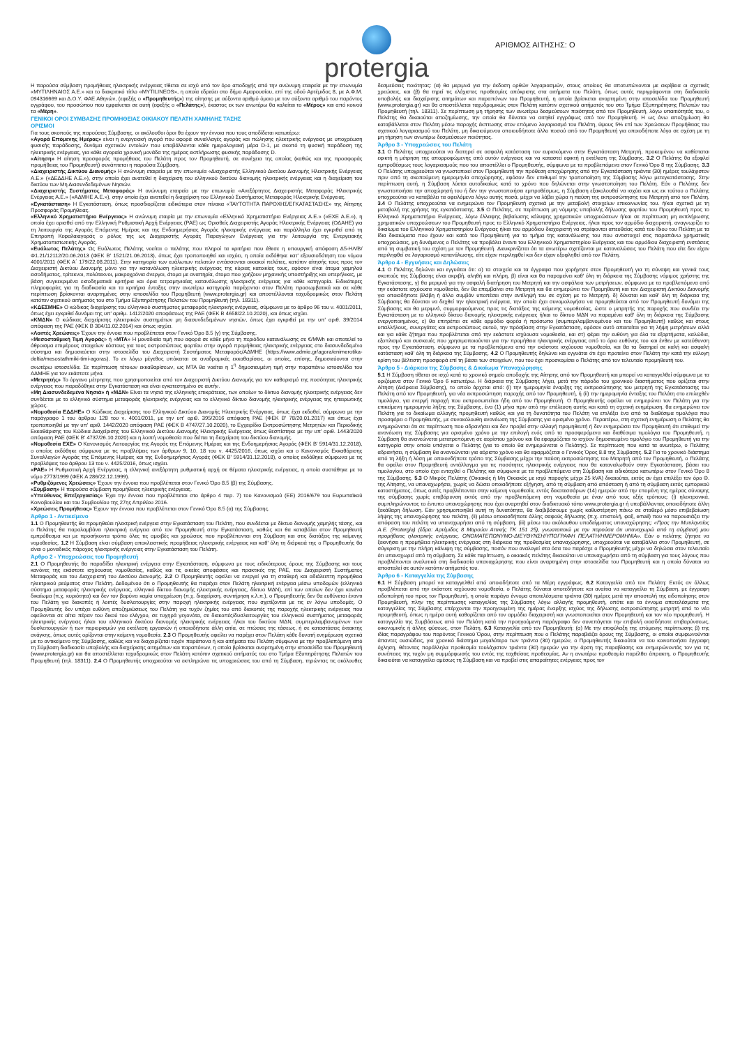protergia
ΑΡΙΘΜΟΣ ΑΙΤΗΣΗΣ: O
Η παρούσα σύμβαση προμήθειας ηλεκτρικής ενέργειας τίθεται σε ισχύ υπό τον όρο αποδοχής από την ανώνυμη εταιρεία με την επωνυμία «ΜΥΤΙΛΗΝΑΙΟΣ Α.Ε.» και το διακριτικό τίτλο «MYTILINEOS», η οποία εδρεύει στο δήμο Αμαρουσίου, επί της οδού Αρτέμιδος 8, με Α.Φ.Μ. 094316669 και Δ.Ο.Υ. ΦΑΕ Αθηνών, (εφεξής ο «Προμηθευτής») της αίτησης με αύξοντα αριθμό όμοιο με τον αύξοντα αριθμό του παρόντος εγγράφου, του προσώπου που εμφαίνεται σε αυτή (εφεξής ο «Πελάτης»), έκαστος εκ των ανωτέρω θα καλείται το «Μέρος» και από κοινού τα «Μέρη».
ΓΕΝΙΚΟΙ ΟΡΟΙ ΣΥΜΒΑΣΗΣ ΠΡΟΜΗΘΕΙΑΣ ΟΙΚΙΑΚΟΥ ΠΕΛΑΤΗ ΧΑΜΗΛΗΣ ΤΑΣΗΣ
ΟΡΙΣΜΟΙ
Για τους σκοπούς της παρούσας Σύμβασης, οι ακόλουθοι όροι θα έχουν την έννοια που τους αποδίδεται κατωτέρω:
«Αγορά Επόμενης Ημέρας» είναι η ενεργειακή αγορά που αφορά συναλλαγές αγοράς και πώλησης ηλεκτρικής ενέργειας με υποχρέωση φυσικής παράδοσης, δυνάμει σχετικών εντολών που υποβάλλονται κάθε ημερολογιακή μέρα D-1, με σκοπό τη φυσική παράδοση της ηλεκτρικής ενέργειας, για κάθε αγοραία χρονική μονάδα της ημέρας εκπλήρωσης φυσικής παράδοσης D.
«Αίτηση» Η αίτηση προσφοράς προμήθειας του Πελάτη προς τον Προμηθευτή, σε συνέχεια της οποίας (καθώς και της προσφοράς προμήθειας του Προμηθευτή) συνάπτεται η παρούσα Σύμβαση.
«Διαχειριστής Δικτύου Διανομής» Η ανώνυμη εταιρεία με την επωνυμία «Διαχειριστής Ελληνικού Δικτύου Διανομής Ηλεκτρικής Ενέργειας Α.Ε.» («ΔΕΔΔΗΕ Α.Ε.»), στην οποία έχει ανατεθεί η διαχείριση του ελληνικού δικτύου διανομής ηλεκτρικής ενέργειας και η διαχείριση του δικτύου των Μη Διασυνδεδεμένων Νησιών.
«Διαχειριστής Συστήματος Μεταφοράς» Η ανώνυμη εταιρεία με την επωνυμία «Ανεξάρτητος Διαχειριστής Μεταφοράς Ηλεκτρικής Ενέργειας Α.Ε.» («ΑΔΜΗΕ Α.Ε.»), στην οποία έχει ανατεθεί η διαχείριση του Ελληνικού Συστήματος Μεταφοράς Ηλεκτρικής Ενέργειας.
«Εγκατάσταση» Η Εγκατάσταση, όπως προσδιορίζεται ειδικότερα στον πίνακα «ΤΑΥΤΟΤΗΤΑ ΠΑΡΟΧΗΣ/ΕΓΚΑΤΑΣΤΑΣΗΣ» της Αίτησης Προσφοράς Προμήθειας.
«Ελληνικό Χρηματιστήριο Ενέργειας» Η ανώνυμη εταιρία με την επωνυμία «Ελληνικό Χρηματιστήριο Ενέργειας Α.Ε.» («ΕΧΕ Α.Ε.»), η οποία έχει ορισθεί από την Ελληνική Ρυθμιστική Αρχή Ενέργειας (ΡΑΕ) ως Ορισθείς Διαχειριστής Αγοράς Ηλεκτρικής Ενέργειας (ΟΔΑΗΕ) για τη λειτουργία της Αγοράς Επόμενης Ημέρας και της Ενδοημερήσιας Αγοράς ηλεκτρικής ενέργειας και παράλληλα έχει εγκριθεί από τη Επιτροπή Κεφαλαιαγοράς ο ρόλος της ως Διαχειριστής Αγοράς Παραγώγων Ενέργειας για την λειτουργία της Ενεργειακής Χρηματοπιστωτικής Αγοράς.
«Ευάλωτος Πελάτης» Ως Ευάλωτος Πελάτης νοείται ο πελάτης που πληροί τα κριτήρια που έθεσε η υπουργική απόφαση Δ5-ΗΛ/Β/Φ1.21/12112/20.06.2013 (ΦΕΚ Β' 1521/21.06.2013), όπως έχει τροποποιηθεί και ισχύει, η οποία εκδόθηκε κατ' εξουσιοδότηση του νόμου 4001/2011 (ΦΕΚ Α΄ 179/22.08.2011). Στην κατηγορία των ευάλωτων πελατών εντάσσονται οικιακοί πελάτες, κατόπιν αίτησής τους προς τον Διαχειριστή Δικτύου Διανομής μόνο για την κατανάλωση ηλεκτρικής ενέργειας της κύριας κατοικίας τους, εφόσον είναι άτομα χαμηλού εισοδήματος, τρίτεκνοι, πολύτεκνοι, μακροχρόνια άνεργοι, άτομα με αναπηρία, άτομα που χρήζουν μηχανικής υποστήριξης και υπερήλικες, με βάση συγκεκριμένα εισοδηματικά κριτήρια και όρια τετραμηνιαίας κατανάλωσης ηλεκτρικής ενέργειας για κάθε κατηγορία. Ειδικότερες πληροφορίες για τη διαδικασία και τα κριτήρια ένταξης στην ανωτέρω κατηγορία παρέχονται στον Πελάτη προσωμβατικά και σε κάθε περίπτωση βρίσκονται αναρτημένες στην ιστοσελίδα του Προμηθευτή (www.protergia.gr) και αποστέλλονται ταχυδρομικώς στον Πελάτη κατόπιν σχετικού αιτήματός του στο Τμήμα Εξυπηρέτησης Πελατών του Προμηθευτή (τηλ. 18311).
«ΚΔΕΣΜΗΕ» Ο κώδικας διαχείρισης του ελληνικού συστήματος μεταφοράς ηλεκτρικής ενέργειας, σύμφωνα με το άρθρο 96 του ν. 4001/2011, όπως έχει εγκριθεί δυνάμει της υπ' αριθμ. 1412/2020 αποφάσεως της ΡΑΕ (ΦΕΚ Β 4658/22.10.2020), και όπως ισχύει.
«ΚΜΔΝ» Ο κώδικας διαχείρισης ηλεκτρικών συστημάτων μη διασυνδεδεμένων νησιών, όπως έχει εγκριθεί με την υπ' αριθ. 39/2014 απόφαση της ΡΑΕ (ΦΕΚ Β 304/11.02.2014) και όπως ισχύει.
«Λοιπές Χρεώσεις» Έχουν την έννοια που προβλέπεται στον Γενικό Όρο 8.5 (γ) της Σύμβασης.
«Μεσοσταθμική Τιμή Αγοράς» ή «ΜΤΑ» Η μοναδιαία τιμή που αφορά σε κάθε μήνα τη περιόδου κατανάλωσης σε €/MWh και αποτελεί το άθροισμα επιμέρους στοιχείων κόστους για τους εκπροσώπους φορτίου στην αγορά προμήθειας ηλεκτρικής ενέργειας στο διασυνδεδεμένο σύστημα και δημοσιεύεται στην ιστοσελίδα του Διαχειριστή Συστήματος Μεταφοράς/ΑΔΜΗΕ (https://www.admie.gr/agora/enimerotika-deltia/mesostathmiki-timi-agoras). Το εν λόγω μέγεθος υπόκειται σε αναδρομικές εκκαθαρίσεις, οι οποίες, επίσης, δημοσιεύονται στην ανωτέρω ιστοσελίδα. Σε περίπτωση τέτοιων εκκαθαρίσεων, ως ΜΤΑ θα νοείται η 1<sup>η</sup> δημοσιευμένη τιμή στην παραπάνω ιστοσελίδα του ΑΔΜΗΕ για τον εκάστοτε μήνα.
«Μετρητής» Το όργανο μέτρησης που χρησιμοποιείται από τον Διαχειριστή Δικτύου Διανομής για τον καθορισμό της ποσότητας ηλεκτρικής ενέργειας που παραδόθηκε στην Εγκατάσταση και είναι εγκατεστημένο σε αυτήν.
«Μη Διασυνδεδεμένα Νησιά» ή «ΜΔΝ» Είναι τα νησιά της ελληνικής επικράτειας, των οποίων το δίκτυο διανομής ηλεκτρικής ενέργειας δεν συνδέεται με το ελληνικό σύστημα μεταφοράς ηλεκτρικής ενέργειας και το ελληνικό δίκτυο διανομής ηλεκτρικής ενέργειας της ηπειρωτικής χώρας.
«Νομοθεσία ΕΔΔΗΕ» Ο Κώδικας Διαχείρισης του Ελληνικού Δικτύου Διανομής Ηλεκτρικής Ενέργειας, όπως έχει εκδοθεί, σύμφωνα με την παράγραφο 1 του άρθρου 128 του ν. 4001/2011, με την υπ' αριθ. 395/2016 απόφαση ΡΑΕ (ΦΕΚ Β' 78/20.01.2017) και όπως έχει τροποποιηθεί με την υπ' αριθ. 1442/2020 απόφαση ΡΑΕ (ΦΕΚ Β 4747/27.10.2020), το Εγχειρίδιο Εκπροσώπησης Μετρητών και Περιοδικής Εκκαθάρισης του Κώδικα Διαχείρισης του Ελληνικού Δικτύου Διανομής Ηλεκτρικής Ενέργειας όπως θεσπίστηκε με την υπ' αριθ. 1443/2020 απόφαση ΡΑΕ (ΦΕΚ Β' 4737/26.10.2020) και η λοιπή νομοθεσία που διέπει τη διαχείριση του δικτύου διανομής.
«Νομοθεσία ΕΧΕ» Ο Κανονισμός Λειτουργίας της Αγοράς της Επόμενης Ημέρας και της Ενδοημερήσιας Αγοράς (ΦΕΚ Β' 5914/31.12.2018), ο οποίος εκδόθηκε σύμφωνα με τις προβλέψεις των άρθρων 9, 10, 18 του ν. 4425/2016, όπως ισχύει και ο Κανονισμός Εκκαθάρισης Συναλλαγών Αγοράς της Επόμενης Ημέρας και της Ενδοημερήσιας Αγοράς (ΦΕΚ Β' 5914/31.12.2018), ο οποίος εκδόθηκε σύμφωνα με τις προβλέψεις του άρθρου 13 του ν. 4425/2016, όπως ισχύει.
«ΡΑΕ» Η Ρυθμιστική Αρχή Ενέργειας, η ελληνική ανεξάρτητη ρυθμιστική αρχή σε θέματα ηλεκτρικής ενέργειας, η οποία συστάθηκε με το νόμο 2773/1999 (ΦΕΚ Α 286/22.12.1999).
«Ρυθμιζόμενες Χρεώσεις» Έχουν την έννοια που προβλέπεται στον Γενικό Όρο 8.5 (β) της Σύμβασης.
«Σύμβαση» Η παρούσα σύμβαση προμήθειας ηλεκτρικής ενέργειας.
«Υπεύθυνος Επεξεργασίας» Έχει την έννοια που προβλέπεται στο άρθρο 4 περ. 7) του Κανονισμού (ΕΕ) 2016/679 του Ευρωπαϊκού Κοινοβουλίου και του Συμβουλίου της 27ης Απριλίου 2016.
«Χρεώσεις Προμήθειας» Έχουν την έννοια που προβλέπεται στον Γενικό Όρο 8.5 (α) της Σύμβασης.
Άρθρο 1 - Αντικείμενο
1.1 Ο Προμηθευτής θα προμηθεύει ηλεκτρική ενέργεια στην Εγκατάσταση του Πελάτη, που συνδέεται με δίκτυο διανομής χαμηλής τάσης, και ο Πελάτης θα παραλαμβάνει ηλεκτρική ενέργεια από τον Προμηθευτή στην Εγκατάσταση, καθώς και θα καταβάλει στον Προμηθευτή εμπρόθεσμα και με προσήκοντα τρόπο όλες τις αμοιβές και χρεώσεις που προβλέπονται στη Σύμβαση και στις διατάξεις της κείμενης νομοθεσίας. 1.2 Η Σύμβαση είναι σύμβαση αποκλειστικής προμήθειας ηλεκτρικής ενέργειας και καθ' όλη τη διάρκειά της ο Προμηθευτής θα είναι ο μοναδικός πάροχος ηλεκτρικής ενέργειας στην Εγκατάσταση του Πελάτη.
Άρθρο 2 - Υποχρεώσεις του Προμηθευτή
2.1 Ο Προμηθευτής θα παραδίδει ηλεκτρική ενέργεια στην Εγκατάσταση, σύμφωνα με τους ειδικότερους όρους της Σύμβασης και τους κανόνες της εκάστοτε ισχύουσας νομοθεσίας, καθώς και τις οικείες αποφάσεις και πρακτικές της ΡΑΕ, του Διαχειριστή Συστήματος Μεταφοράς και του Διαχειριστή του Δικτύου Διανομής. 2.2 Ο Προμηθευτής οφείλει να ενεργεί για τη σταθερή και αδιάλειπτη προμήθεια ηλεκτρικού ρεύματος στον Πελάτη. Δεδομένου ότι ο Προμηθευτής θα παρέχει στον Πελάτη ηλεκτρική ενέργεια μέσω υποδομών (ελληνικό σύστημα μεταφοράς ηλεκτρικής ενέργειας, ελληνικό δίκτυο διανομής ηλεκτρικής ενέργειας, δίκτυο ΜΔΝ), επί των οποίων δεν έχει κανένα δικαίωμα (π.χ. κυριότητα) και δεν τον βαρύνει καμία υποχρέωση (π.χ. διαχείριση, συντήρηση κ.λ.π.), ο Προμηθευτής δεν θα ευθύνεται έναντι του Πελάτη για διακοπές ή λοιπές δυσλειτουργίες στην παροχή ηλεκτρικής ενέργειας που σχετίζονται με τις εν λόγω υποδομές. Ο Προμηθευτής δεν υπέχει ευθύνη αποζημιώσεως του Πελάτη για τυχόν ζημίες του από διακοπές της παροχής ηλεκτρικής ενέργειας που οφείλονται σε αίτια πέραν του δικού του ελέγχου, σε τυχηρά γεγονότα, σε διακοπές/δυσλειτουργίες του ελληνικού συστήματος μεταφοράς ηλεκτρικής ενέργειας ή/και του ελληνικού δικτύου διανομής ηλεκτρικής ενέργειας ή/και του δικτύου ΜΔΝ, συμπεριλαμβανομένων των δυσλειτουργιών ή των περιορισμών για εκτέλεση εργασιών ή οποιαδήποτε άλλη αιτία, σε πτώσεις της τάσεως, ή σε καταστάσεις έκτακτης ανάγκης, όπως αυτές ορίζονται στην κείμενη νομοθεσία. 2.3 Ο Προμηθευτής οφείλει να παρέχει στον Πελάτη κάθε δυνατή ενημέρωση σχετικά με το αντικείμενο της Σύμβασης, καθώς και να διαχειρίζεται τυχόν παράπονα ή και αιτήματα του Πελάτη σύμφωνα με την προβλεπόμενη από τη Σύμβαση διαδικασία υποβολής και διαχείρισης αιτημάτων και παραπόνων, η οποία βρίσκεται αναρτημένη στην ιστοσελίδα του Προμηθευτή (www.protergia.gr) και θα αποστέλλεται ταχυδρομικώς στον Πελάτη κατόπιν σχετικού αιτήματός του στο Τμήμα Εξυπηρέτησης Πελατών του Προμηθευτή (τηλ. 18311). 2.4 Ο Προμηθευτής υποχρεούται να εκπληρώνει τις υποχρεώσεις του από τη Σύμβαση, τηρώντας τις ακόλουθες δεσμεύσεις ποιότητας: (α) θα μεριμνά για την έκδοση ορθών λογαριασμών, στους οποίους θα αποτυπώνονται με ακρίβεια οι σχετικές χρεώσεις, και (β) θα τηρεί τις ελάχιστες προθεσμίες απόκρισης στα αιτήματα του Πελάτη, όπως αυτές περιγράφονται στη διαδικασία υποβολής και διαχείρισης αιτημάτων και παραπόνων του Προμηθευτή, η οποία βρίσκεται αναρτημένη στην ιστοσελίδα του Προμηθευτή (www.protergia.gr) και θα αποστέλλεται ταχυδρομικώς στον Πελάτη κατόπιν σχετικού αιτήματός του στο Τμήμα Εξυπηρέτησης Πελατών του Προμηθευτή (τηλ. 18311). Σε περίπτωση μη τήρησης των ανωτέρω δεσμεύσεων ποιότητας από τον Προμηθευτή, λόγω υπαιτιότητάς του, ο Πελάτης θα δικαιούται αποζημίωσης, την οποία θα δύναται να αιτηθεί εγγράφως από τον Προμηθευτή. Η ως άνω αποζημίωση θα καταβάλλεται στον Πελάτη μέσω παροχής έκπτωσης στον επόμενο λογαριασμό του Πελάτη, ύψους 5% επί των Χρεώσεων Προμήθειας του σχετικού λογαριασμού του Πελάτη, μη δικαιούμενου οποιουδήποτε άλλο ποσού από τον Προμηθευτή για οποιοδήποτε λόγο σε σχέση με τη μη τήρηση των ανωτέρω δεσμεύσεων ποιότητας.
Άρθρο 3 - Υποχρεώσεις του Πελάτη
3.1 Ο Πελάτης υποχρεούται να διατηρεί σε ασφαλή κατάσταση τον ευρισκόμενο στην Εγκατάσταση Μετρητή, προκειμένου να καθίσταται εφικτή η μέτρηση της απορροφώμενης από αυτόν ενέργειας και να καταστεί εφικτή η εκτέλεση της Σύμβασης. 3.2 Ο Πελάτης θα εξοφλεί εμπροθέσμως τους λογαριασμούς που του αποστέλλει ο Προμηθευτής, σύμφωνα με τα προβλεπόμενα στον Γενικό Όρο 8 της Σύμβασης. 3.3 Ο Πελάτης υποχρεούται να γνωστοποιεί στον Προμηθευτή την πρόθεση αποχώρησης από την Εγκατάσταση τριάντα (30) ημέρες τουλάχιστον πριν από τη σκοπούμενη ημερομηνία αποχώρησης, εφόσον δεν επιθυμεί την τροποποίηση της Σύμβασης λόγω μετεγκατάστασης. Στην περίπτωση αυτή, η Σύμβαση λύεται αυτοδικαίως κατά το χρόνο που δηλώνεται στην γνωστοποίηση του Πελάτη. Εάν ο Πελάτης δεν γνωστοποιήσει την αποχώρησή του ή δεν την γνωστοποιήσει εμπροθέσμως, η Σύμβαση εξακολουθεί να ισχύει και ως εκ τούτου ο Πελάτης υποχρεούται να καταβάλει τα οφειλόμενα λόγω αυτής ποσά, μέχρι να λάβει χώρα η παύση της εκπροσώπησης του Μετρητή από τον Πελάτη. 3.4 Ο Πελάτης υποχρεούται να ενημερώνει τον Προμηθευτή σχετικά με την μεταβολή στοιχείων επικοινωνίας του. ή/και σχετικά με τη μεταβολή της χρήσης της εγκατάστασης. 3.5 Ο Πελάτης, σε περίπτωση μη νόμιμης υποβολής δήλωσης φορτίου του Προμηθευτή προς το Ελληνικό Χρηματιστήριο Ενέργειας, λόγω έλλειψης βεβαίωσης κάλυψης χρηματικών υποχρεώσεων ή/και σε περίπτωση μη εκπλήρωσης χρηματικών υποχρεώσεων του Προμηθευτή προς το Ελληνικό Χρηματιστήριο Ενέργειας, ή/και προς τον αρμόδιο διαχειριστή, αναγνωρίζει το δικαίωμα του Ελληνικού Χρηματιστηρίου Ενέργειας ή/και του αρμόδιου διαχειριστή να στρέφονται απευθείας κατά του ίδιου του Πελάτη με τα ίδια δικαιώματα που έχουν και κατά του Προμηθευτή για το τμήμα της κατανάλωσης του που αντιστοιχεί στις παραπάνω χρηματικές υποχρεώσεις, μη δυνάμενος ο Πελάτης να προβάλει έναντι του Ελληνικού Χρηματιστηρίου Ενέργειας και του αρμόδιου διαχειριστή ενστάσεις από τη συμβατική του σχέση με τον Προμηθευτή. Διευκρινίζεται ότι τα ανωτέρω σχετίζονται με καταναλώσεις του Πελάτη που είτε δεν είχαν περιληφθεί σε λογαριασμό κατανάλωσης, είτε είχαν περιληφθεί και δεν είχαν εξοφληθεί από τον Πελάτη.
Άρθρο 4 - Εγγυήσεις και Δηλώσεις
4.1 Ο Πελάτης δηλώνει και εγγυάται ότι: α) τα στοιχεία και τα έγγραφα που χορήγησε στον Προμηθευτή για τη σύναψη και γενικά τους σκοπούς της Σύμβασης είναι ακριβή, αληθή και πλήρη, β) είναι και θα παραμείνει καθ' όλη τη διάρκεια της Σύμβασης νόμιμος χρήστης της Εγκατάστασης, γ) θα μεριμνά για την ασφαλή διατήρηση του Μετρητή και την ασφάλεια των μετρήσεων, σύμφωνα με τα προβλεπόμενα από την εκάστοτε ισχύουσα νομοθεσία, δεν θα επεμβαίνει στο Μετρητή και θα ενημερώνει τον Προμηθευτή και τον Διαχειριστή Δικτύου Διανομής για οποιαδήποτε βλάβη ή άλλο συμβάν υποπέσει στην αντίληψή του σε σχέση με το Μετρητή. δ) δύναται και καθ' όλη τη διάρκεια της Σύμβασης θα δύναται να δεχθεί την ηλεκτρική ενέργεια, την οποία έχει συνομολογήσει να προμηθεύεται από τον Προμηθευτή δυνάμει της Σύμβασης και θα μεριμνά, συμμορφούμενος προς τις διατάξεις της κείμενης νομοθεσίας, ώστε ο μετρητής της παροχής που συνδέει την Εγκατάσταση με το ελληνικό δίκτυο διανομής ηλεκτρικής ενέργειας ή/και το δίκτυο ΜΔΝ να παραμένει καθ' όλη τη διάρκεια της Σύμβασης ενεργοποιημένος, ε) θα επιτρέπει σε κάθε αρμόδιο φορέα ή πρόσωπο (συμπεριλαμβανομένου και του Προμηθευτή) καθώς και στους υπαλλήλους, συνεργάτες και εκπροσώπους αυτού, την πρόσβαση στην Εγκατάσταση, εφόσον αυτό απαιτείται για τη λήψη μετρήσεων αλλά και για κάθε ζήτημα που προβλέπεται από την εκάστοτε ισχύουσα νομοθεσία, και στ) φέρει την ευθύνη για όλα τα εξαρτήματα, καλώδια, εξοπλισμό και συσκευές που χρησιμοποιούνται για την προμήθεια ηλεκτρικής ενέργειας από το όριο ευθύνης του και ένθεν με κατεύθυνση προς την Εγκατάσταση, σύμφωνα με τα προβλεπόμενα από την εκάστοτε ισχύουσα νομοθεσία, και θα τα διατηρεί σε καλή και ασφαλή κατάσταση καθ' όλη τη διάρκεια της Σύμβασης. 4.2 Ο Προμηθευτής δηλώνει και εγγυάται ότι έχει προτείνει στον Πελάτη την κατά την εύλογη κρίση του βέλτιστη προσφορά επί τη βάσει των στοιχείων, που του έχει προσκομίσει ο Πελάτης από τον τελευταίο προμηθευτή του.
Άρθρο 5 - Διάρκεια της Σύμβασης & Δικαίωμα Υπαναχώρησης
5.1 Η Σύμβαση τίθεται σε ισχύ κατά το χρονικό σημείο αποδοχής της Αίτησης από τον Προμηθευτή και μπορεί να καταγγελθεί σύμφωνα με τα οριζόμενα στον Γενικό Όρο 6 κατωτέρω. Η διάρκεια της Σύμβασης λήγει, μετά την πάροδο του χρονικού διαστήματος που ορίζεται στην Αίτηση (Διάρκεια Σύμβασης), το οποίο άρχεται από: (i) την ημερομηνία έναρξης της εκπροσώπησης του μετρητή της Εγκατάστασης του Πελάτη από τον Προμηθευτή, για νέα εκπροσώπηση παροχής από τον Προμηθευτή, ή (ii) την ημερομηνία ένταξης του Πελάτη στο επιλεχθέν τιμολόγιο, για ενεργή παροχή που εκπροσωπείται ήδη από τον Προμηθευτή. Ο Προμηθευτής οφείλει να ενημερώνει τον Πελάτη για την επικείμενη ημερομηνία λήξης της Σύμβασης, ένα (1) μήνα πριν από την επέλευση αυτής και κατά τη σχετική ενημέρωση, θα ενημερώνει τον Πελάτη για το δικαίωμα αλλαγής προμηθευτή καθώς και για τη δυνατότητα του Πελάτη να επιλέξει ένα από τα διαθέσιμα τιμολόγια που προσφέρει ο Προμηθευτής, με συνακόλουθη ανανέωση της Σύμβασης για ορισμένο χρόνο. Περαιτέρω, στη σχετική ενημέρωση ο Πελάτης θα ενημερώνεται ότι σε περίπτωση που αδρανήσει και δεν προβεί στην αλλαγή προμηθευτή ή δεν ενημερώσει τον Προμηθευτή ότι επιθυμεί την ανανέωση της Σύμβασης για ορισμένο χρόνο με την επιλογή ενός από τα προσφερόμενα και διαθέσιμα τιμολόγια του Προμηθευτή, η Σύμβαση θα ανανεώνεται μετατρεπόμενη σε αορίστου χρόνου και θα εφαρμόζεται το ισχύον δημοσιευμένο τιμολόγιο του Προμηθευτή για την κατηγορία στην οποία υπάγεται ο Πελάτης (για το οποίο θα ενημερώνεται ο Πελάτης). Σε περίπτωση που κατά τα ανωτέρω, ο Πελάτης αδρανήσει, η σύμβαση θα ανανεώνεται για αόριστο χρόνο και θα εφαρμόζεται ο Γενικός Όρος 8.8 της Σύμβασης. 5.2 Για το χρονικό διάστημα από τη λήξη ή λύση με οποιονδήποτε τρόπο της Σύμβασης μέχρι την παύση εκπροσώπησης του Μετρητή από τον Προμηθευτή, ο Πελάτης θα οφείλει στον Προμηθευτή αντάλλαγμα για τις ποσότητες ηλεκτρικής ενέργειας που θα καταναλωθούν στην Εγκατάσταση, βάσει του τιμολογίου, στο οποίο έχει ενταχθεί ο Πελάτης και σύμφωνα με τα προβλεπόμενα στη Σύμβαση και ειδικότερα κατωτέρω στον Γενικό Όρο 8 της Σύμβασης. 5.3 Ο Μικρός Πελάτης (Οικιακός ή Μη Οικιακός με ισχύ παροχής μέχρι 25 kVA) δικαιούται, εκτός αν έχει επιλέξει τον όρο Θ. της Αίτησης, να υπαναχωρήσει, χωρίς να δώσει οποιαδήποτε εξήγηση, από τη σύμβαση από απόσταση ή από τη σύμβαση εκτός εμπορικού καταστήματος, όπως αυτές προβλέπονται στην κείμενη νομοθεσία, εντός δεκατεσσάρων (14) ημερών από την επομένη της ημέρας σύναψης της σύμβασης χωρίς επιβάρυνση εκτός από την προβλεπόμενη στη νομοθεσία με έναν από τους εξής τρόπους: (i) ηλεκτρονικά, συμπληρώνοντας το έντυπο υπαναχώρησης που έχει αναρτηθεί στον διαδικτυακό τόπο www.protergia.gr ή υποβάλλοντας οποιαδήποτε άλλη ξεκάθαρη δήλωση. Εάν χρησιμοποιηθεί αυτή τη δυνατότητα, θα διαβιβάσουμε χωρίς καθυστέρηση πάνω σε σταθερό μέσο επιβεβαίωση λήψης της υπαναχώρησης του πελάτη, (ii) μέσω οποιασδήποτε άλλης σαφούς δήλωσης (π.χ. επιστολή, φαξ, email) που να παρουσιάζει την απόφαση του πελάτη να υπαναχωρήσει από τη σύμβαση, (iii) μέσω του ακόλουθου υποδείγματος υπαναχώρησης: «Προς την Μυτιληναίος Α.Ε. (Protergia) (έδρα: Αρτέμιδος 8 Μαρούσι Αττικής ΤΚ 151 25), γνωστοποιώ με την παρούσα ότι υπαναχωρώ από τη σύμβασή μου προμήθειας ηλεκτρικής ενέργειας. ΟΝΟΜΑΤΕΠΩΝΥΜΟ-ΔΙΕΥΘΥΝΣΗ/ΥΠΟΓΡΑΦΗ ΠΕΛΑΤΗ/ΗΜΕΡΟΜΗΝΙΑ». Εάν ο πελάτης ζήτησε να ξεκινήσει η προμήθεια ηλεκτρικής ενέργειας στη διάρκεια της προθεσμίας υπαναχώρησης, υποχρεούται να καταβάλλει στον Προμηθευτή, σε σύγκριση με την πλήρη κάλυψη της σύμβασης, ποσόν που αναλογεί στα όσα του παρέσχε ο Προμηθευτής μέχρι να δηλώσει στον τελευταίο ότι υπαναχωρεί από τη σύμβαση. Σε κάθε περίπτωση, ο οικιακός πελάτης δικαιούται να υπαναχωρήσει από τη σύμβαση για τους λόγους που προβλέπονται αναλυτικά στη διαδικασία υπαναχώρησης που είναι αναρτημένη στην ιστοσελίδα του Προμηθευτή και η οποία δύναται να αποσταλεί σε αυτόν κατόπιν αιτήματός του.
Άρθρο 6 - Καταγγελία της Σύμβασης
6.1 Η Σύμβαση μπορεί να καταγγελθεί από οποιοδήποτε από τα Μέρη εγγράφως. 6.2 Καταγγελία από τον Πελάτη: Εκτός αν άλλως προβλέπεται από την εκάστοτε ισχύουσα νομοθεσία, ο Πελάτης δύναται οποτεδήποτε και αναίτια να καταγγείλει τη Σύμβαση, με έγγραφη ειδοποίησή του προς τον Προμηθευτή, η οποία παράγει έννομα αποτελέσματα τριάντα (30) ημέρες μετά την αποστολή της ειδοποίησης στον Προμηθευτή, πλην της περίπτωσης καταγγελίας της Σύμβασης λόγω αλλαγής προμηθευτή, οπότε και τα έννομα αποτελέσματα της καταγγελίας της Σύμβασης επέρχονται την προηγουμένη της ημέρας έναρξης ισχύος της δήλωσης εκπροσώπησης μετρητή από το νέο προμηθευτή, όπως η ημέρα αυτή καθορίζεται από τον αρμόδιο διαχειριστή και γνωστοποιείται στον Προμηθευτή και τον νέο προμηθευτή. Η καταγγελία της Συμβάσεως από τον Πελάτη κατά την προηγούμενη παράγραφο δεν συνεπάγεται την επιβολή οιασδήποτε επιβαρύνσεως, οικονομικής ή άλλης φύσεως, στον Πελάτη. 6.3 Καταγγελία από τον Προμηθευτή: (α) Με την επιφύλαξη της επόμενης περίπτωσης β) της ιδίας παραγράφου του παρόντος Γενικού Όρου, στην περίπτωση που ο Πελάτης παραβιάζει όρους της Σύμβασης, οι οποίοι συμφωνούνται άπαντες ουσιώδεις, για χρονικό διάστημα μεγαλύτερο των τριάντα (30) ημερών, ο Προμηθευτής δικαιούται να του κοινοποιήσει έγγραφη όχληση, θέτοντας παράλληλα προθεσμία τουλάχιστον τριάντα (30) ημερών για την άρση της παραβίασης και ενημερώνοντάς τον για τις συνέπειες της τυχόν μη συμμόρφωσής του εντός της ταχθείσας προθεσμίας. Αν η ανωτέρω προθεσμία παρέλθει άπρακτη, ο Προμηθευτής δικαιούται να καταγγείλει αμέσως τη Σύμβαση και να προβεί στις απαραίτητες ενέργειες προς τον